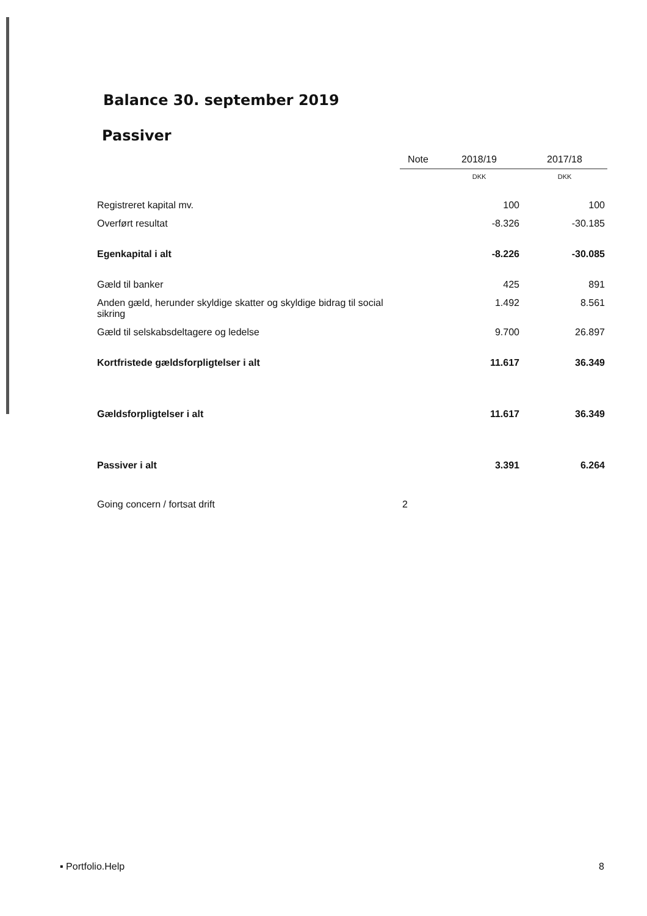Balance 30. september 2019
Passiver
| | Note | 2018/19 | 2017/18 |
| --- | --- | --- | --- |
| | | DKK | DKK |
| Registreret kapital mv. | | 100 | 100 |
| Overført resultat | | -8.326 | -30.185 |
| Egenkapital i alt | | -8.226 | -30.085 |
| Gæld til banker | | 425 | 891 |
| Anden gæld, herunder skyldige skatter og skyldige bidrag til social sikring | | 1.492 | 8.561 |
| Gæld til selskabsdeltagere og ledelse | | 9.700 | 26.897 |
| Kortfristede gældsforpligtelser i alt | | 11.617 | 36.349 |
| Gældsforpligtelser i alt | | 11.617 | 36.349 |
| Passiver i alt | | 3.391 | 6.264 |
| Going concern / fortsat drift | 2 | | |
▪ Portfolio.Help 8